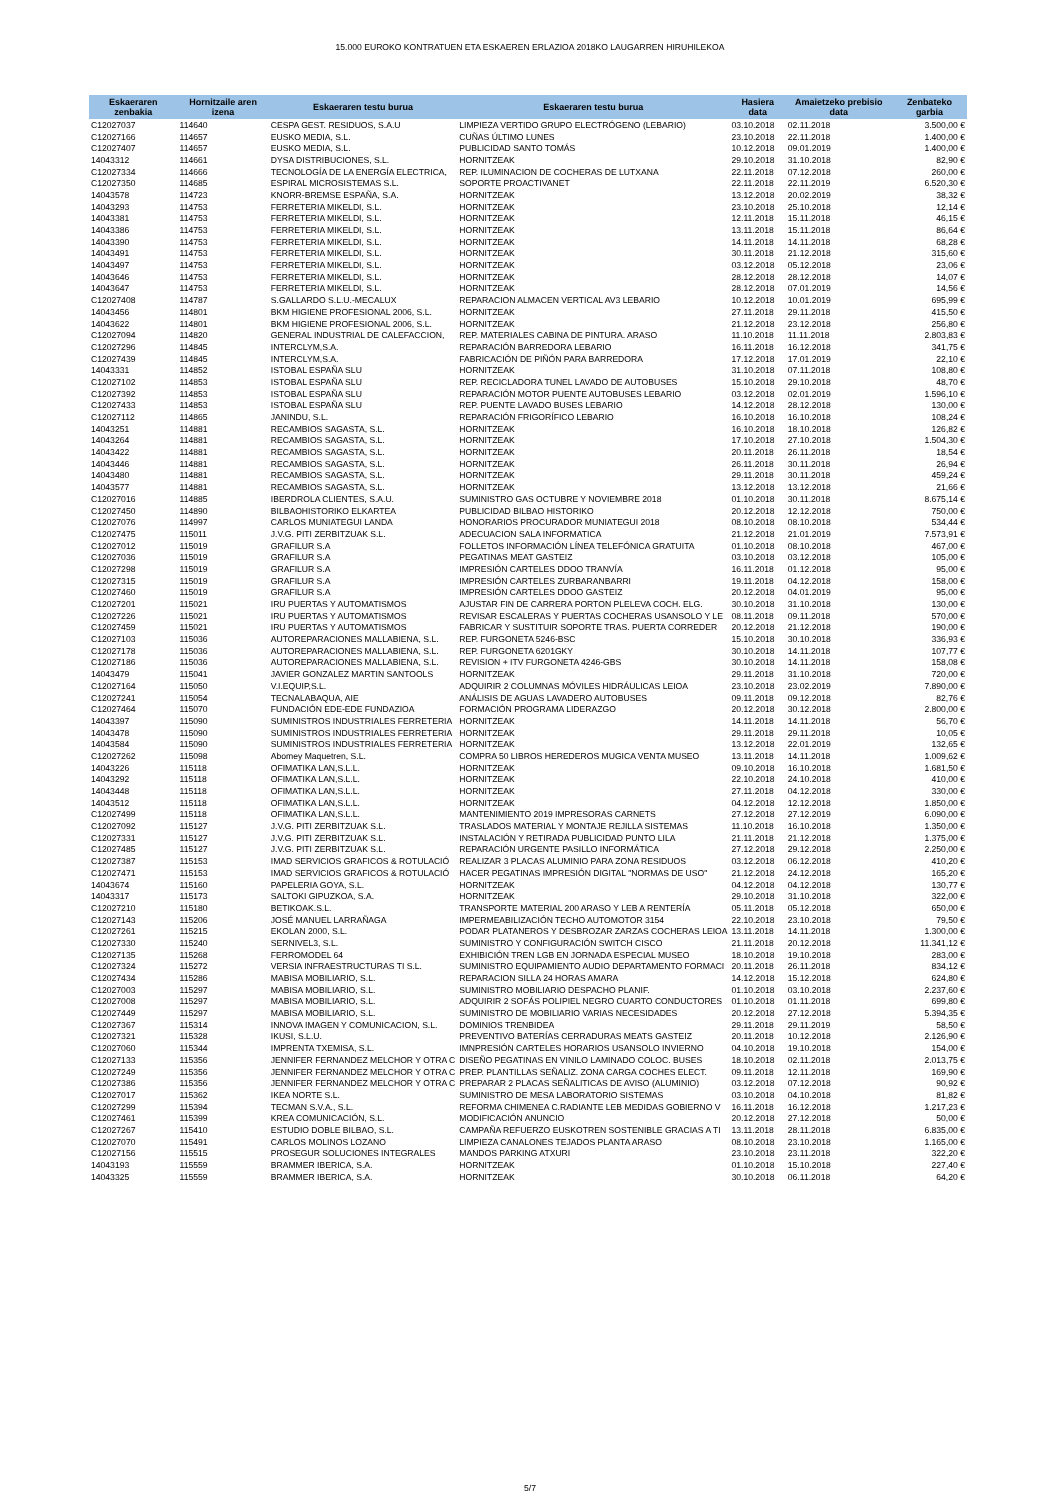15.000 EUROKO KONTRATUEN ETA ESKAEREN ERLAZIOA 2018KO LAUGARREN HIRUHILEKOA
| Eskaeraren zenbakia | Hornitzaile aren izena | Eskaeraren testu burua | Eskaeraren testu burua | Hasiera data | Amaietzeko prebisio data | Zenbateko garbia |
| --- | --- | --- | --- | --- | --- | --- |
| C12027037 | 114640 | CESPA GEST. RESIDUOS, S.A.U | LIMPIEZA VERTIDO GRUPO ELECTRÓGENO (LEBARIO) | 03.10.2018 | 02.11.2018 | 3.500,00 € |
| C12027166 | 114657 | EUSKO MEDIA, S.L. | CUÑAS ÚLTIMO LUNES | 23.10.2018 | 22.11.2018 | 1.400,00 € |
| C12027407 | 114657 | EUSKO MEDIA, S.L. | PUBLICIDAD SANTO TOMÁS | 10.12.2018 | 09.01.2019 | 1.400,00 € |
| 14043312 | 114661 | DYSA DISTRIBUCIONES, S.L. | HORNITZEAK | 29.10.2018 | 31.10.2018 | 82,90 € |
| C12027334 | 114666 | TECNOLOGÍA DE LA ENERGÍA ELECTRICA, | REP. ILUMINACION DE COCHERAS DE LUTXANA | 22.11.2018 | 07.12.2018 | 260,00 € |
| C12027350 | 114685 | ESPIRAL MICROSISTEMAS S.L. | SOPORTE PROACTIVANET | 22.11.2018 | 22.11.2019 | 6.520,30 € |
| 14043578 | 114723 | KNORR-BREMSE ESPAÑA, S.A. | HORNITZEAK | 13.12.2018 | 20.02.2019 | 38,32 € |
| 14043293 | 114753 | FERRETERIA MIKELDI, S.L. | HORNITZEAK | 23.10.2018 | 25.10.2018 | 12,14 € |
| 14043381 | 114753 | FERRETERIA MIKELDI, S.L. | HORNITZEAK | 12.11.2018 | 15.11.2018 | 46,15 € |
| 14043386 | 114753 | FERRETERIA MIKELDI, S.L. | HORNITZEAK | 13.11.2018 | 15.11.2018 | 86,64 € |
| 14043390 | 114753 | FERRETERIA MIKELDI, S.L. | HORNITZEAK | 14.11.2018 | 14.11.2018 | 68,28 € |
| 14043491 | 114753 | FERRETERIA MIKELDI, S.L. | HORNITZEAK | 30.11.2018 | 21.12.2018 | 315,60 € |
| 14043497 | 114753 | FERRETERIA MIKELDI, S.L. | HORNITZEAK | 03.12.2018 | 05.12.2018 | 23,06 € |
| 14043646 | 114753 | FERRETERIA MIKELDI, S.L. | HORNITZEAK | 28.12.2018 | 28.12.2018 | 14,07 € |
| 14043647 | 114753 | FERRETERIA MIKELDI, S.L. | HORNITZEAK | 28.12.2018 | 07.01.2019 | 14,56 € |
| C12027408 | 114787 | S.GALLARDO S.L.U.-MECALUX | REPARACION ALMACEN VERTICAL AV3 LEBARIO | 10.12.2018 | 10.01.2019 | 695,99 € |
| 14043456 | 114801 | BKM HIGIENE PROFESIONAL 2006, S.L. | HORNITZEAK | 27.11.2018 | 29.11.2018 | 415,50 € |
| 14043622 | 114801 | BKM HIGIENE PROFESIONAL 2006, S.L. | HORNITZEAK | 21.12.2018 | 23.12.2018 | 256,80 € |
| C12027094 | 114820 | GENERAL INDUSTRIAL DE CALEFACCION, | REP. MATERIALES CABINA DE PINTURA. ARASO | 11.10.2018 | 11.11.2018 | 2.803,83 € |
| C12027296 | 114845 | INTERCLYM,S.A. | REPARACIÓN BARREDORA LEBARIO | 16.11.2018 | 16.12.2018 | 341,75 € |
| C12027439 | 114845 | INTERCLYM,S.A. | FABRICACIÓN DE PIÑÓN PARA BARREDORA | 17.12.2018 | 17.01.2019 | 22,10 € |
| 14043331 | 114852 | ISTOBAL ESPAÑA SLU | HORNITZEAK | 31.10.2018 | 07.11.2018 | 108,80 € |
| C12027102 | 114853 | ISTOBAL ESPAÑA SLU | REP. RECICLADORA TUNEL LAVADO DE AUTOBUSES | 15.10.2018 | 29.10.2018 | 48,70 € |
| C12027392 | 114853 | ISTOBAL ESPAÑA SLU | REPARACIÓN MOTOR PUENTE AUTOBUSES LEBARIO | 03.12.2018 | 02.01.2019 | 1.596,10 € |
| C12027433 | 114853 | ISTOBAL ESPAÑA SLU | REP. PUENTE LAVADO BUSES LEBARIO | 14.12.2018 | 28.12.2018 | 130,00 € |
| C12027112 | 114865 | JANINDU, S.L. | REPARACIÓN FRIGORÍFICO LEBARIO | 16.10.2018 | 16.10.2018 | 108,24 € |
| 14043251 | 114881 | RECAMBIOS SAGASTA, S.L. | HORNITZEAK | 16.10.2018 | 18.10.2018 | 126,82 € |
| 14043264 | 114881 | RECAMBIOS SAGASTA, S.L. | HORNITZEAK | 17.10.2018 | 27.10.2018 | 1.504,30 € |
| 14043422 | 114881 | RECAMBIOS SAGASTA, S.L. | HORNITZEAK | 20.11.2018 | 26.11.2018 | 18,54 € |
| 14043446 | 114881 | RECAMBIOS SAGASTA, S.L. | HORNITZEAK | 26.11.2018 | 30.11.2018 | 26,94 € |
| 14043480 | 114881 | RECAMBIOS SAGASTA, S.L. | HORNITZEAK | 29.11.2018 | 30.11.2018 | 459,24 € |
| 14043577 | 114881 | RECAMBIOS SAGASTA, S.L. | HORNITZEAK | 13.12.2018 | 13.12.2018 | 21,66 € |
| C12027016 | 114885 | IBERDROLA CLIENTES, S.A.U. | SUMINISTRO GAS OCTUBRE Y NOVIEMBRE 2018 | 01.10.2018 | 30.11.2018 | 8.675,14 € |
| C12027450 | 114890 | BILBAOHISTORIKO ELKARTEA | PUBLICIDAD BILBAO HISTORIKO | 20.12.2018 | 12.12.2018 | 750,00 € |
| C12027076 | 114997 | CARLOS MUNIATEGUI LANDA | HONORARIOS PROCURADOR MUNIATEGUI 2018 | 08.10.2018 | 08.10.2018 | 534,44 € |
| C12027475 | 115011 | J.V.G. PITI ZERBITZUAK S.L. | ADECUACION SALA INFORMATICA | 21.12.2018 | 21.01.2019 | 7.573,91 € |
| C12027012 | 115019 | GRAFILUR S.A | FOLLETOS INFORMACIÓN LÍNEA TELEFÓNICA GRATUITA | 01.10.2018 | 08.10.2018 | 467,00 € |
| C12027036 | 115019 | GRAFILUR S.A | PEGATINAS MEAT GASTEIZ | 03.10.2018 | 03.12.2018 | 105,00 € |
| C12027298 | 115019 | GRAFILUR S.A | IMPRESIÓN CARTELES DDOO TRANVÍA | 16.11.2018 | 01.12.2018 | 95,00 € |
| C12027315 | 115019 | GRAFILUR S.A | IMPRESIÓN CARTELES ZURBARANBARRI | 19.11.2018 | 04.12.2018 | 158,00 € |
| C12027460 | 115019 | GRAFILUR S.A | IMPRESIÓN CARTELES DDOO GASTEIZ | 20.12.2018 | 04.01.2019 | 95,00 € |
| C12027201 | 115021 | IRU PUERTAS Y AUTOMATISMOS | AJUSTAR FIN DE CARRERA PORTON PLELEVA COCH. ELG. | 30.10.2018 | 31.10.2018 | 130,00 € |
| C12027226 | 115021 | IRU PUERTAS Y AUTOMATISMOS | REVISAR ESCALERAS Y PUERTAS COCHERAS USANSOLO Y LE | 08.11.2018 | 09.11.2018 | 570,00 € |
| C12027459 | 115021 | IRU PUERTAS Y AUTOMATISMOS | FABRICAR Y SUSTITUIR SOPORTE TRAS. PUERTA CORREDER | 20.12.2018 | 21.12.2018 | 190,00 € |
| C12027103 | 115036 | AUTOREPARACIONES MALLABIENA, S.L. | REP. FURGONETA 5246-BSC | 15.10.2018 | 30.10.2018 | 336,93 € |
| C12027178 | 115036 | AUTOREPARACIONES MALLABIENA, S.L. | REP. FURGONETA 6201GKY | 30.10.2018 | 14.11.2018 | 107,77 € |
| C12027186 | 115036 | AUTOREPARACIONES MALLABIENA, S.L. | REVISION + ITV FURGONETA 4246-GBS | 30.10.2018 | 14.11.2018 | 158,08 € |
| 14043479 | 115041 | JAVIER GONZALEZ MARTIN SANTOOLS | HORNITZEAK | 29.11.2018 | 31.10.2018 | 720,00 € |
| C12027164 | 115050 | V.I.EQUIP,S.L. | ADQUIRIR 2 COLUMNAS MÓVILES HIDRÁULICAS LEIOA | 23.10.2018 | 23.02.2019 | 7.890,00 € |
| C12027241 | 115054 | TECNALABAQUA, AIE | ANÁLISIS DE AGUAS LAVADERO AUTOBUSES | 09.11.2018 | 09.12.2018 | 82,76 € |
| C12027464 | 115070 | FUNDACIÓN EDE-EDE FUNDAZIOA | FORMACIÓN PROGRAMA LIDERAZGO | 20.12.2018 | 30.12.2018 | 2.800,00 € |
| 14043397 | 115090 | SUMINISTROS INDUSTRIALES FERRETERIA | HORNITZEAK | 14.11.2018 | 14.11.2018 | 56,70 € |
| 14043478 | 115090 | SUMINISTROS INDUSTRIALES FERRETERIA | HORNITZEAK | 29.11.2018 | 29.11.2018 | 10,05 € |
| 14043584 | 115090 | SUMINISTROS INDUSTRIALES FERRETERIA | HORNITZEAK | 13.12.2018 | 22.01.2019 | 132,65 € |
| C12027262 | 115098 | Abomey Maquetren, S.L. | COMPRA 50 LIBROS HEREDEROS MUGICA VENTA MUSEO | 13.11.2018 | 14.11.2018 | 1.009,62 € |
| 14043226 | 115118 | OFIMATIKA LAN,S.L.L. | HORNITZEAK | 09.10.2018 | 16.10.2018 | 1.681,50 € |
| 14043292 | 115118 | OFIMATIKA LAN,S.L.L. | HORNITZEAK | 22.10.2018 | 24.10.2018 | 410,00 € |
| 14043448 | 115118 | OFIMATIKA LAN,S.L.L. | HORNITZEAK | 27.11.2018 | 04.12.2018 | 330,00 € |
| 14043512 | 115118 | OFIMATIKA LAN,S.L.L. | HORNITZEAK | 04.12.2018 | 12.12.2018 | 1.850,00 € |
| C12027499 | 115118 | OFIMATIKA LAN,S.L.L. | MANTENIMIENTO 2019 IMPRESORAS CARNETS | 27.12.2018 | 27.12.2019 | 6.090,00 € |
| C12027092 | 115127 | J.V.G. PITI ZERBITZUAK S.L. | TRASLADOS MATERIAL Y MONTAJE REJILLA SISTEMAS | 11.10.2018 | 16.10.2018 | 1.350,00 € |
| C12027331 | 115127 | J.V.G. PITI ZERBITZUAK S.L. | INSTALACIÓN Y RETIRADA PUBLICIDAD PUNTO LILA | 21.11.2018 | 21.12.2018 | 1.375,00 € |
| C12027485 | 115127 | J.V.G. PITI ZERBITZUAK S.L. | REPARACIÓN URGENTE PASILLO INFORMÁTICA | 27.12.2018 | 29.12.2018 | 2.250,00 € |
| C12027387 | 115153 | IMAD SERVICIOS GRAFICOS & ROTULACIÓ | REALIZAR 3 PLACAS ALUMINIO PARA ZONA RESIDUOS | 03.12.2018 | 06.12.2018 | 410,20 € |
| C12027471 | 115153 | IMAD SERVICIOS GRAFICOS & ROTULACIÓ | HACER PEGATINAS IMPRESIÓN DIGITAL "NORMAS DE USO" | 21.12.2018 | 24.12.2018 | 165,20 € |
| 14043674 | 115160 | PAPELERIA GOYA, S.L. | HORNITZEAK | 04.12.2018 | 04.12.2018 | 130,77 € |
| 14043317 | 115173 | SALTOKI GIPUZKOA, S.A. | HORNITZEAK | 29.10.2018 | 31.10.2018 | 322,00 € |
| C12027210 | 115180 | BETIKOAK.S.L. | TRANSPORTE MATERIAL 200 ARASO Y LEB A RENTERÍA | 05.11.2018 | 05.12.2018 | 650,00 € |
| C12027143 | 115206 | JOSÉ MANUEL LARRAÑAGA | IMPERMEABILIZACIÓN TECHO AUTOMOTOR 3154 | 22.10.2018 | 23.10.2018 | 79,50 € |
| C12027261 | 115215 | EKOLAN 2000, S.L. | PODAR PLATANEROS Y DESBROZAR ZARZAS COCHERAS LEIOA | 13.11.2018 | 14.11.2018 | 1.300,00 € |
| C12027330 | 115240 | SERNIVEL3, S.L. | SUMINISTRO Y CONFIGURACIÓN SWITCH CISCO | 21.11.2018 | 20.12.2018 | 11.341,12 € |
| C12027135 | 115268 | FERROMODEL 64 | EXHIBICIÓN TREN LGB EN JORNADA ESPECIAL MUSEO | 18.10.2018 | 19.10.2018 | 283,00 € |
| C12027324 | 115272 | VERSIA INFRAESTRUCTURAS TI S.L. | SUMINISTRO EQUIPAMIENTO AUDIO DEPARTAMENTO FORMACI | 20.11.2018 | 26.11.2018 | 834,12 € |
| C12027434 | 115286 | MABISA MOBILIARIO, S.L. | REPARACION SILLA 24 HORAS AMARA | 14.12.2018 | 15.12.2018 | 624,80 € |
| C12027003 | 115297 | MABISA MOBILIARIO, S.L. | SUMINISTRO MOBILIARIO DESPACHO PLANIF. | 01.10.2018 | 03.10.2018 | 2.237,60 € |
| C12027008 | 115297 | MABISA MOBILIARIO, S.L. | ADQUIRIR 2 SOFÁS POLIPIEL NEGRO CUARTO CONDUCTORES | 01.10.2018 | 01.11.2018 | 699,80 € |
| C12027449 | 115297 | MABISA MOBILIARIO, S.L. | SUMINISTRO DE MOBILIARIO VARIAS NECESIDADES | 20.12.2018 | 27.12.2018 | 5.394,35 € |
| C12027367 | 115314 | INNOVA IMAGEN Y COMUNICACION, S.L. | DOMINIOS TRENBIDEA | 29.11.2018 | 29.11.2019 | 58,50 € |
| C12027321 | 115328 | IKUSI, S.L.U. | PREVENTIVO BATERÍAS CERRADURAS MEATS GASTEIZ | 20.11.2018 | 10.12.2018 | 2.126,90 € |
| C12027060 | 115344 | IMPRENTA TXEMISA, S.L. | IMNPRESIÓN CARTELES HORARIOS USANSOLO INVIERNO | 04.10.2018 | 19.10.2018 | 154,00 € |
| C12027133 | 115356 | JENNIFER FERNANDEZ MELCHOR Y OTRA C | DISEÑO PEGATINAS EN VINILO LAMINADO COLOC. BUSES | 18.10.2018 | 02.11.2018 | 2.013,75 € |
| C12027249 | 115356 | JENNIFER FERNANDEZ MELCHOR Y OTRA C | PREP. PLANTILLAS SEÑALIZ. ZONA CARGA COCHES ELECT. | 09.11.2018 | 12.11.2018 | 169,90 € |
| C12027386 | 115356 | JENNIFER FERNANDEZ MELCHOR Y OTRA C | PREPARAR 2 PLACAS SEÑALITICAS DE AVISO (ALUMINIO) | 03.12.2018 | 07.12.2018 | 90,92 € |
| C12027017 | 115362 | IKEA NORTE S.L. | SUMINISTRO DE MESA LABORATORIO SISTEMAS | 03.10.2018 | 04.10.2018 | 81,82 € |
| C12027299 | 115394 | TECMAN S.V.A., S.L. | REFORMA CHIMENEA C.RADIANTE LEB MEDIDAS GOBIERNO V | 16.11.2018 | 16.12.2018 | 1.217,23 € |
| C12027461 | 115399 | KREA COMUNICACIÓN, S.L. | MODIFICACIÓN ANUNCIO | 20.12.2018 | 27.12.2018 | 50,00 € |
| C12027267 | 115410 | ESTUDIO DOBLE BILBAO, S.L. | CAMPAÑA REFUERZO EUSKOTREN SOSTENIBLE GRACIAS A TI | 13.11.2018 | 28.11.2018 | 6.835,00 € |
| C12027070 | 115491 | CARLOS MOLINOS LOZANO | LIMPIEZA CANALONES TEJADOS PLANTA ARASO | 08.10.2018 | 23.10.2018 | 1.165,00 € |
| C12027156 | 115515 | PROSEGUR SOLUCIONES INTEGRALES | MANDOS PARKING ATXURI | 23.10.2018 | 23.11.2018 | 322,20 € |
| 14043193 | 115559 | BRAMMER IBERICA, S.A. | HORNITZEAK | 01.10.2018 | 15.10.2018 | 227,40 € |
| 14043325 | 115559 | BRAMMER IBERICA, S.A. | HORNITZEAK | 30.10.2018 | 06.11.2018 | 64,20 € |
5/7